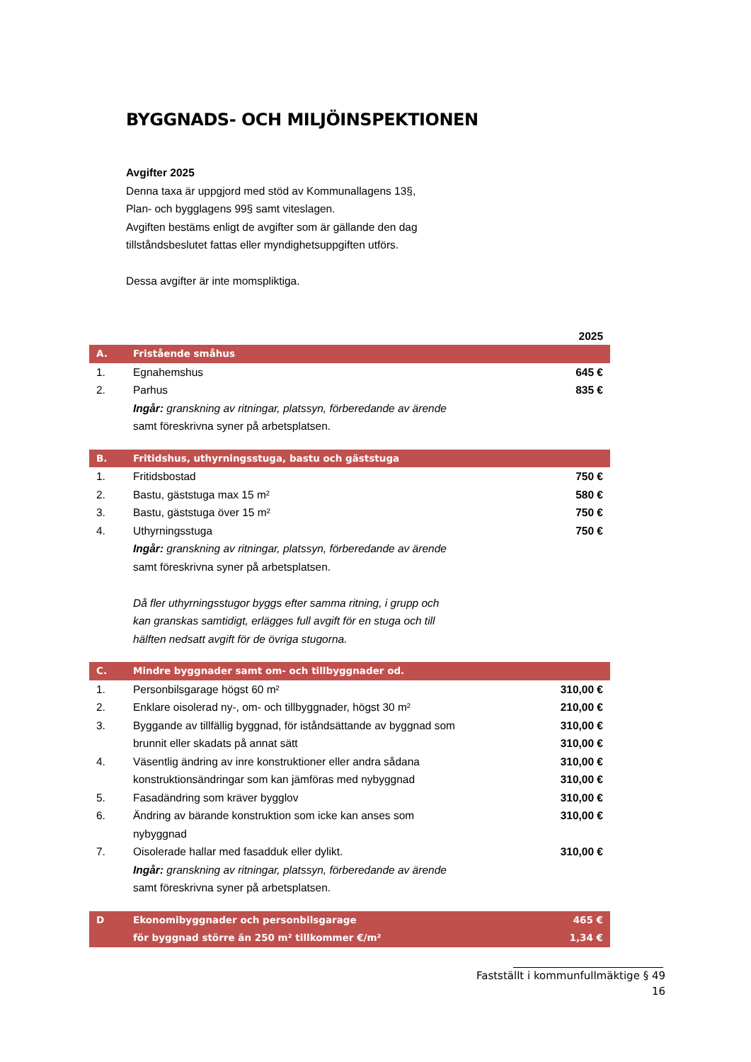BYGGNADS- OCH MILJÖINSPEKTIONEN
Avgifter 2025
Denna taxa är uppgjord med stöd av Kommunallagens 13§,
Plan- och bygglagens 99§ samt viteslagen.
Avgiften bestäms enligt de avgifter som är gällande den dag
tillståndsbeslutet fattas eller myndighetsuppgiften utförs.
Dessa avgifter är inte momspliktiga.
| | | 2025 |
| A. | Fristående småhus | |
| 1. | Egnahemshus | 645 € |
| 2. | Parhus | 835 € |
| | Ingår: granskning av ritningar, platssyn, förberedande av ärende samt föreskrivna syner på arbetsplatsen. | |
| B. | Fritidshus, uthyrningsstuga, bastu och gäststuga | |
| 1. | Fritidsbostad | 750 € |
| 2. | Bastu, gäststuga max 15 m² | 580 € |
| 3. | Bastu, gäststuga över 15 m² | 750 € |
| 4. | Uthyrningsstuga | 750 € |
| | Ingår: granskning av ritningar, platssyn, förberedande av ärende samt föreskrivna syner på arbetsplatsen. Då fler uthyrningsstugor byggs efter samma ritning, i grupp och kan granskas samtidigt, erlägges full avgift för en stuga och till hälften nedsatt avgift för de övriga stugorna. | |
| C. | Mindre byggnader samt om- och tillbyggnader od. | |
| 1. | Personbilsgarage högst 60 m² | 310,00 € |
| 2. | Enklare oisolerad ny-, om- och tillbyggnader, högst 30 m² | 210,00 € |
| 3. | Byggande av tillfällig byggnad, för iståndsättande av byggnad som | 310,00 € |
| | brunnit eller skadats på annat sätt | 310,00 € |
| 4. | Väsentlig ändring av inre konstruktioner eller andra sådana | 310,00 € |
| | konstruktionsändringar som kan jämföras med nybyggnad | 310,00 € |
| 5. | Fasadändring som kräver bygglov | 310,00 € |
| 6. | Ändring av bärande konstruktion som icke kan anses som nybyggnad | 310,00 € |
| 7. | Oisolerade hallar med fasadduk eller dylikt. | 310,00 € |
| | Ingår: granskning av ritningar, platssyn, förberedande av ärende samt föreskrivna syner på arbetsplatsen. | |
| D | Ekonomibyggnader och personbilsgarage | 465 € |
| | för byggnad större än 250 m² tillkommer €/m² | 1,34 € |
Fastställt i kommunfullmäktige § 49
16